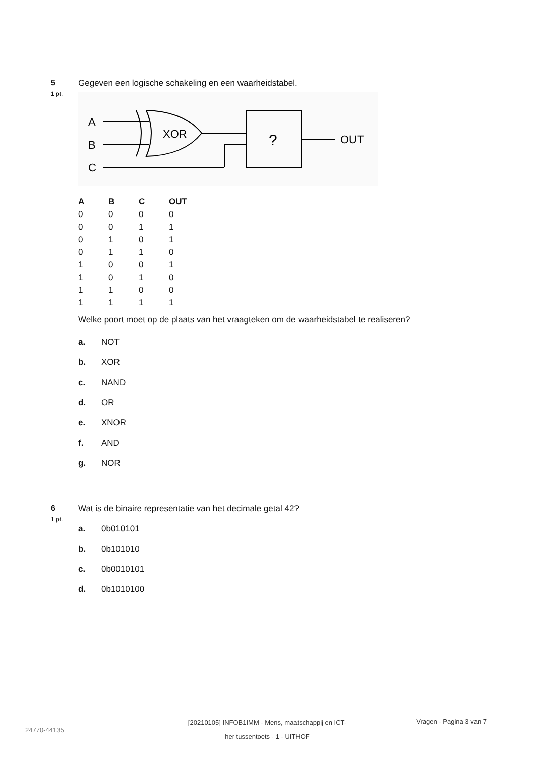5
1 pt.
Gegeven een logische schakeling en een waarheidstabel.
A
B
C
XOR
?
OUT
| A | B | C | OUT |
| --- | --- | --- | --- |
| 0 | 0 | 0 | 0 |
| 0 | 0 | 1 | 1 |
| 0 | 1 | 0 | 1 |
| 0 | 1 | 1 | 0 |
| 1 | 0 | 0 | 1 |
| 1 | 0 | 1 | 0 |
| 1 | 1 | 0 | 0 |
| 1 | 1 | 1 | 1 |
Welke poort moet op de plaats van het vraagteken om de waarheidstabel te realiseren?
a. NOT
b. XOR
c. NAND
d. OR
e. XNOR
f. AND
g. NOR
6
1 pt.
Wat is de binaire representatie van het decimale getal 42?
a. 0b010101
b. 0b101010
c. 0b0010101
d. 0b1010100
24770-44135
[20210105] INFOB1IMM - Mens, maatschappij en ICT-
her tussentoets - 1 - UITHOF
Vragen - Pagina 3 van 7